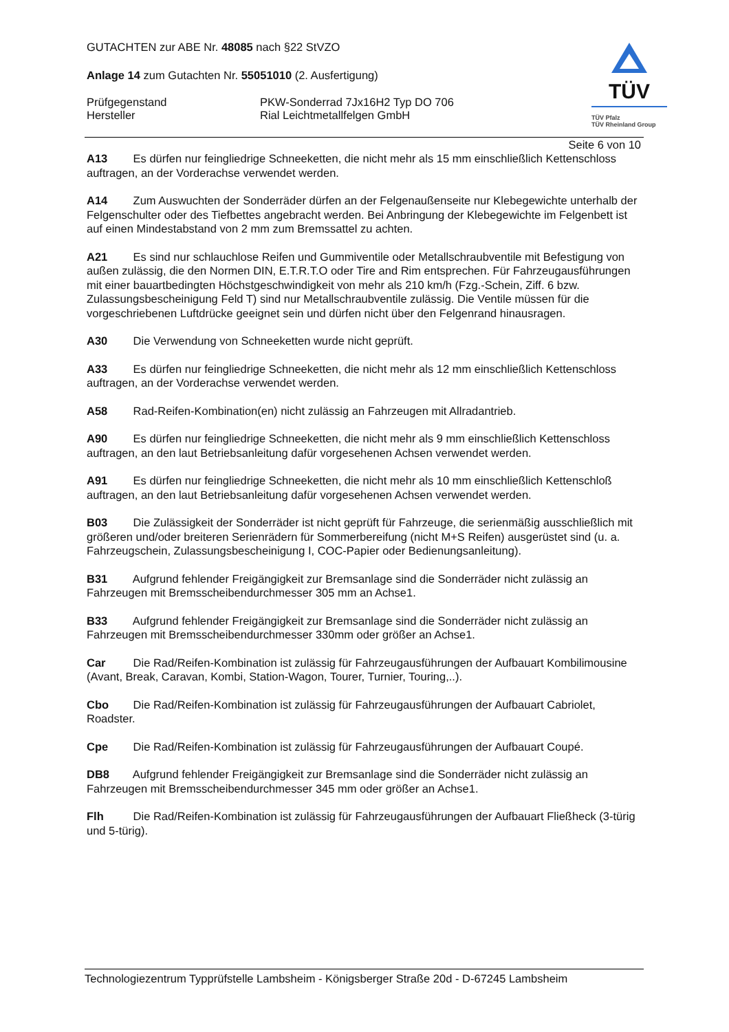TÜV
TÜV Pfalz
TÜV Rheinland Group
GUTACHTEN zur ABE Nr. 48085 nach §22 StVZO
Anlage 14 zum Gutachten Nr. 55051010 (2. Ausfertigung)
Prüfgegenstand PKW-Sonderrad 7Jx16H2 Typ DO 706
Hersteller Rial Leichtmetallfelgen GmbH
Seite 6 von 10
A13 Es dürfen nur feingliedrige Schneeketten, die nicht mehr als 15 mm einschließlich Kettenschloss auftragen, an der Vorderachse verwendet werden.
A14 Zum Auswuchten der Sonderräder dürfen an der Felgenaußenseite nur Klebegewichte unterhalb der Felgenschulter oder des Tiefbettes angebracht werden. Bei Anbringung der Klebegewichte im Felgenbett ist auf einen Mindestabstand von 2 mm zum Bremssattel zu achten.
A21 Es sind nur schlauchlose Reifen und Gummiventile oder Metallschraubventile mit Befestigung von außen zulässig, die den Normen DIN, E.T.R.T.O oder Tire and Rim entsprechen. Für Fahrzeugausführungen mit einer bauartbedingten Höchstgeschwindigkeit von mehr als 210 km/h (Fzg.-Schein, Ziff. 6 bzw. Zulassungsbescheinigung Feld T) sind nur Metallschraubventile zulässig. Die Ventile müssen für die vorgeschriebenen Luftdrücke geeignet sein und dürfen nicht über den Felgenrand hinausragen.
A30 Die Verwendung von Schneeketten wurde nicht geprüft.
A33 Es dürfen nur feingliedrige Schneeketten, die nicht mehr als 12 mm einschließlich Kettenschloss auftragen, an der Vorderachse verwendet werden.
A58 Rad-Reifen-Kombination(en) nicht zulässig an Fahrzeugen mit Allradantrieb.
A90 Es dürfen nur feingliedrige Schneeketten, die nicht mehr als 9 mm einschließlich Kettenschloss auftragen, an den laut Betriebsanleitung dafür vorgesehenen Achsen verwendet werden.
A91 Es dürfen nur feingliedrige Schneeketten, die nicht mehr als 10 mm einschließlich Kettenschloß auftragen, an den laut Betriebsanleitung dafür vorgesehenen Achsen verwendet werden.
B03 Die Zulässigkeit der Sonderräder ist nicht geprüft für Fahrzeuge, die serienmäßig ausschließlich mit größeren und/oder breiteren Serienrädern für Sommerbereifung (nicht M+S Reifen) ausgerüstet sind (u. a. Fahrzeugschein, Zulassungsbescheinigung I, COC-Papier oder Bedienungsanleitung).
B31 Aufgrund fehlender Freigängigkeit zur Bremsanlage sind die Sonderräder nicht zulässig an Fahrzeugen mit Bremsscheibendurchmesser 305 mm an Achse1.
B33 Aufgrund fehlender Freigängigkeit zur Bremsanlage sind die Sonderräder nicht zulässig an Fahrzeugen mit Bremsscheibendurchmesser 330mm oder größer an Achse1.
Car Die Rad/Reifen-Kombination ist zulässig für Fahrzeugausführungen der Aufbauart Kombilimousine (Avant, Break, Caravan, Kombi, Station-Wagon, Tourer, Turnier, Touring,..).
Cbo Die Rad/Reifen-Kombination ist zulässig für Fahrzeugausführungen der Aufbauart Cabriolet, Roadster.
Cpe Die Rad/Reifen-Kombination ist zulässig für Fahrzeugausführungen der Aufbauart Coupé.
DB8 Aufgrund fehlender Freigängigkeit zur Bremsanlage sind die Sonderräder nicht zulässig an Fahrzeugen mit Bremsscheibendurchmesser 345 mm oder größer an Achse1.
Flh Die Rad/Reifen-Kombination ist zulässig für Fahrzeugausführungen der Aufbauart Fließheck (3-türig und 5-türig).
Technologiezentrum Typprüfstelle Lambsheim - Königsberger Straße 20d - D-67245 Lambsheim